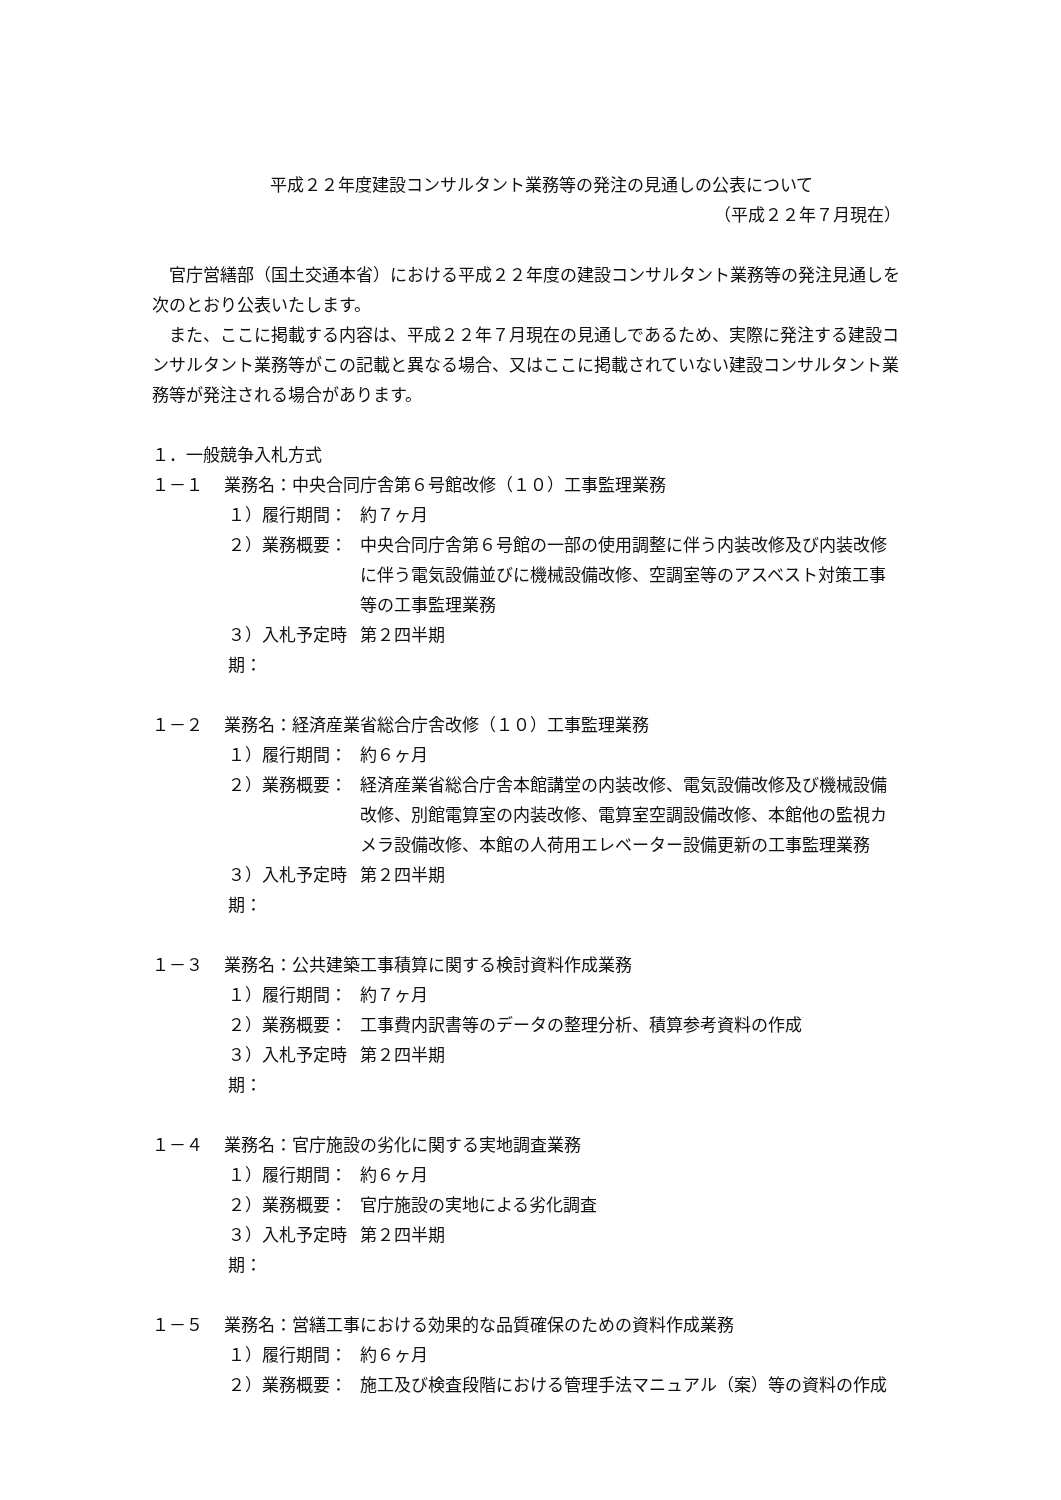平成２２年度建設コンサルタント業務等の発注の見通しの公表について
（平成２２年７月現在）
官庁営繕部（国土交通本省）における平成２２年度の建設コンサルタント業務等の発注見通しを次のとおり公表いたします。
また、ここに掲載する内容は、平成２２年７月現在の見通しであるため、実際に発注する建設コンサルタント業務等がこの記載と異なる場合、又はここに掲載されていない建設コンサルタント業務等が発注される場合があります。
１．一般競争入札方式
１－１ 業務名：中央合同庁舎第６号館改修（１０）工事監理業務
１）履行期間： 約７ヶ月
２）業務概要： 中央合同庁舎第６号館の一部の使用調整に伴う内装改修及び内装改修に伴う電気設備並びに機械設備改修、空調室等のアスベスト対策工事等の工事監理業務
３）入札予定時期： 第２四半期
１－２ 業務名：経済産業省総合庁舎改修（１０）工事監理業務
１）履行期間： 約６ヶ月
２）業務概要： 経済産業省総合庁舎本館講堂の内装改修、電気設備改修及び機械設備改修、別館電算室の内装改修、電算室空調設備改修、本館他の監視カメラ設備改修、本館の人荷用エレベーター設備更新の工事監理業務
３）入札予定時期： 第２四半期
１－３ 業務名：公共建築工事積算に関する検討資料作成業務
１）履行期間： 約７ヶ月
２）業務概要： 工事費内訳書等のデータの整理分析、積算参考資料の作成
３）入札予定時期： 第２四半期
１－４ 業務名：官庁施設の劣化に関する実地調査業務
１）履行期間： 約６ヶ月
２）業務概要： 官庁施設の実地による劣化調査
３）入札予定時期： 第２四半期
１－５ 業務名：営繕工事における効果的な品質確保のための資料作成業務
１）履行期間： 約６ヶ月
２）業務概要： 施工及び検査段階における管理手法マニュアル（案）等の資料の作成